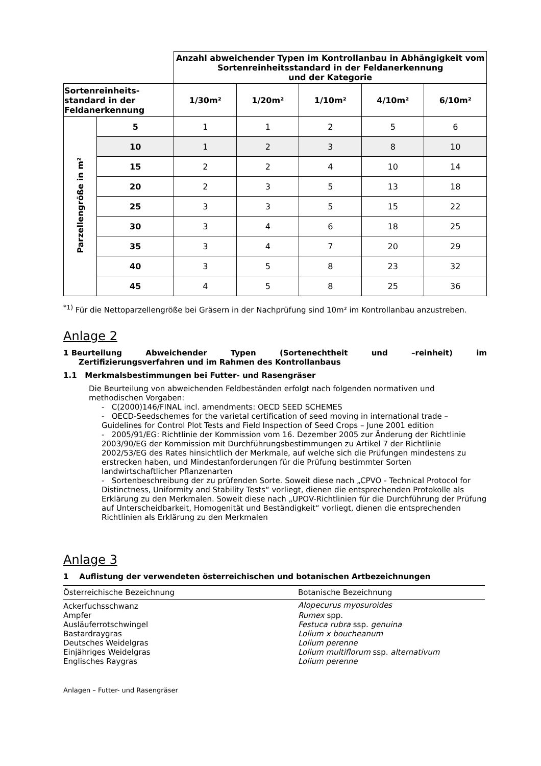| | | Anzahl abweichender Typen im Kontrollanbau in Abhängigkeit vom Sortenreinheitsstandard in der Feldanerkennung und der Kategorie | | | | |
| --- | --- | --- | --- | --- | --- | --- |
| Sortenreinheits- standard in der Feldanerkennung | | 1/30m² | 1/20m² | 1/10m² | 4/10m² | 6/10m² |
| Parzellengröße in m² | 5 | 1 | 1 | 2 | 5 | 6 |
| | 10 | 1 | 2 | 3 | 8 | 10 |
| | 15 | 2 | 2 | 4 | 10 | 14 |
| | 20 | 2 | 3 | 5 | 13 | 18 |
| | 25 | 3 | 3 | 5 | 15 | 22 |
| | 30 | 3 | 4 | 6 | 18 | 25 |
| | 35 | 3 | 4 | 7 | 20 | 29 |
| | 40 | 3 | 5 | 8 | 23 | 32 |
| | 45 | 4 | 5 | 8 | 25 | 36 |
<sup>*1)</sup> Für die Nettoparzellengröße bei Gräsern in der Nachprüfung sind 10m² im Kontrollanbau anzustreben.
Anlage 2
1 Beurteilung Abweichender Typen (Sortenechtheit und –reinheit) im
Zertifizierungsverfahren und im Rahmen des Kontrollanbaus
1.1 Merkmalsbestimmungen bei Futter- und Rasengräser
Die Beurteilung von abweichenden Feldbeständen erfolgt nach folgenden normativen und methodischen Vorgaben:
- C(2000)146/FINAL incl. amendments: OECD SEED SCHEMES
- OECD-Seedschemes for the varietal certification of seed moving in international trade – Guidelines for Control Plot Tests and Field Inspection of Seed Crops – June 2001 edition
- 2005/91/EG: Richtlinie der Kommission vom 16. Dezember 2005 zur Änderung der Richtlinie 2003/90/EG der Kommission mit Durchführungsbestimmungen zu Artikel 7 der Richtlinie 2002/53/EG des Rates hinsichtlich der Merkmale, auf welche sich die Prüfungen mindestens zu erstrecken haben, und Mindestanforderungen für die Prüfung bestimmter Sorten landwirtschaftlicher Pflanzenarten
- Sortenbeschreibung der zu prüfenden Sorte. Soweit diese nach „CPVO - Technical Protocol for Distinctness, Uniformity and Stability Tests“ vorliegt, dienen die entsprechenden Protokolle als Erklärung zu den Merkmalen. Soweit diese nach „UPOV-Richtlinien für die Durchführung der Prüfung auf Unterscheidbarkeit, Homogenität und Beständigkeit“ vorliegt, dienen die entsprechenden Richtlinien als Erklärung zu den Merkmalen
Anlage 3
1 Auflistung der verwendeten österreichischen und botanischen Artbezeichnungen
| Österreichische Bezeichnung | Botanische Bezeichnung |
| --- | --- |
| Ackerfuchsschwanz | Alopecurus myosuroides |
| Ampfer | Rumex spp. |
| Ausläuferrotschwingel | Festuca rubra ssp. genuina |
| Bastardraygras | Lolium x boucheanum |
| Deutsches Weidelgras | Lolium perenne |
| Einjähriges Weidelgras | Lolium multiflorum ssp. alternativum |
| Englisches Raygras | Lolium perenne |
Anlagen – Futter- und Rasengräser